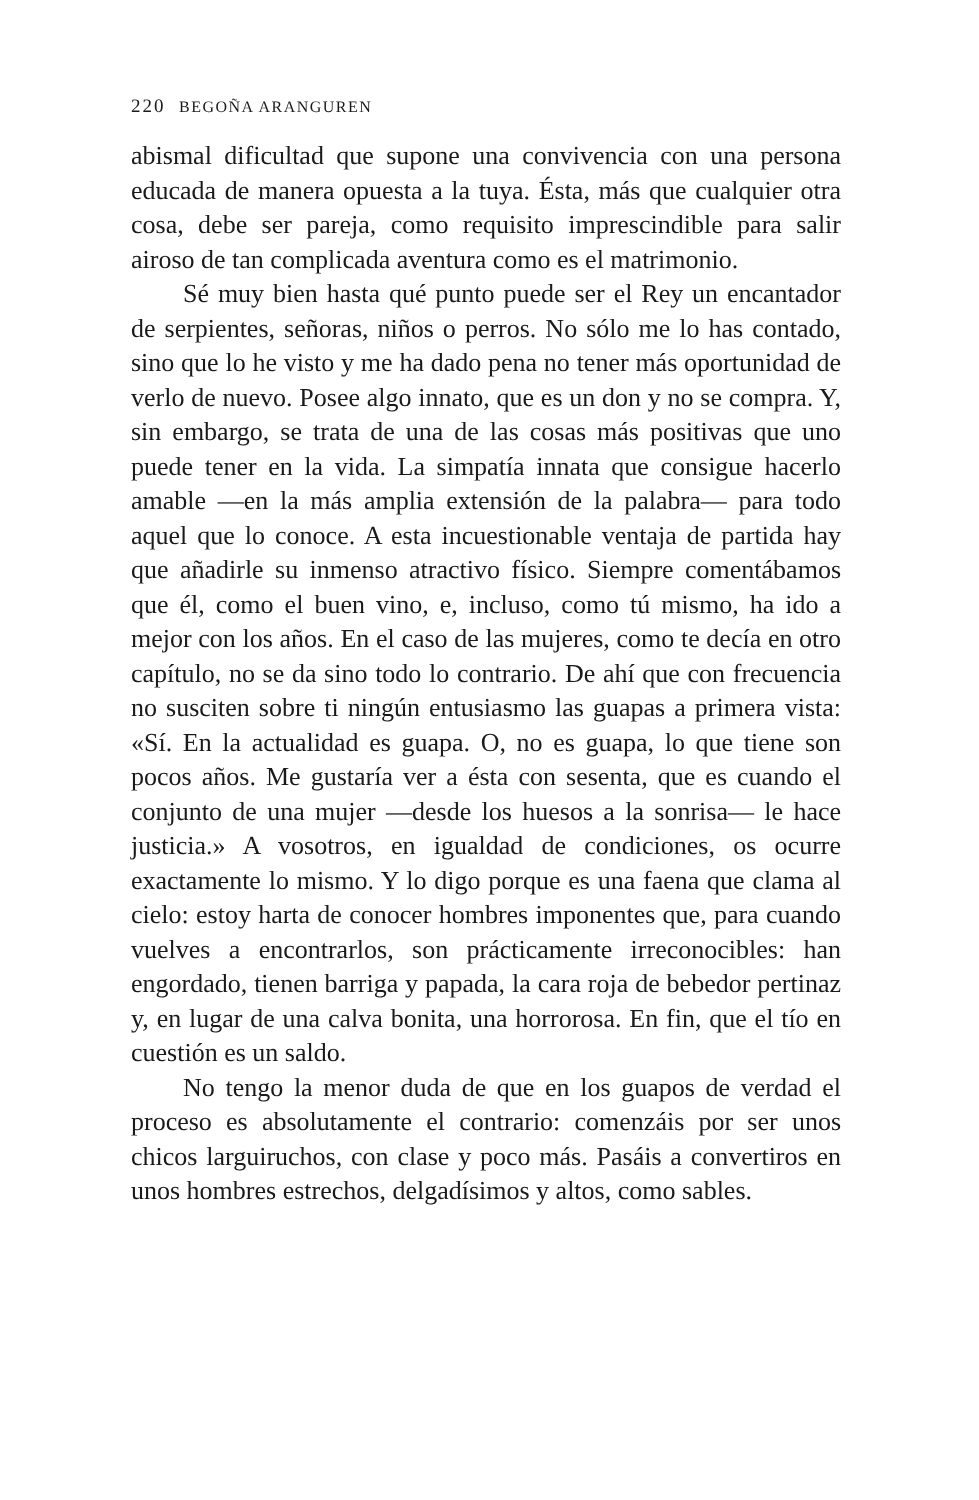220 BEGOÑA ARANGUREN
abismal dificultad que supone una convivencia con una persona educada de manera opuesta a la tuya. Ésta, más que cualquier otra cosa, debe ser pareja, como requisito imprescindible para salir airoso de tan complicada aventura como es el matrimonio.
Sé muy bien hasta qué punto puede ser el Rey un encantador de serpientes, señoras, niños o perros. No sólo me lo has contado, sino que lo he visto y me ha dado pena no tener más oportunidad de verlo de nuevo. Posee algo innato, que es un don y no se compra. Y, sin embargo, se trata de una de las cosas más positivas que uno puede tener en la vida. La simpatía innata que consigue hacerlo amable —en la más amplia extensión de la palabra— para todo aquel que lo conoce. A esta incuestionable ventaja de partida hay que añadirle su inmenso atractivo físico. Siempre comentábamos que él, como el buen vino, e, incluso, como tú mismo, ha ido a mejor con los años. En el caso de las mujeres, como te decía en otro capítulo, no se da sino todo lo contrario. De ahí que con frecuencia no susciten sobre ti ningún entusiasmo las guapas a primera vista: «Sí. En la actualidad es guapa. O, no es guapa, lo que tiene son pocos años. Me gustaría ver a ésta con sesenta, que es cuando el conjunto de una mujer —desde los huesos a la sonrisa— le hace justicia.» A vosotros, en igualdad de condiciones, os ocurre exactamente lo mismo. Y lo digo porque es una faena que clama al cielo: estoy harta de conocer hombres imponentes que, para cuando vuelves a encontrarlos, son prácticamente irreconocibles: han engordado, tienen barriga y papada, la cara roja de bebedor pertinaz y, en lugar de una calva bonita, una horrorosa. En fin, que el tío en cuestión es un saldo.
No tengo la menor duda de que en los guapos de verdad el proceso es absolutamente el contrario: comenzáis por ser unos chicos larguiruchos, con clase y poco más. Pasáis a convertiros en unos hombres estrechos, delgadísimos y altos, como sables.